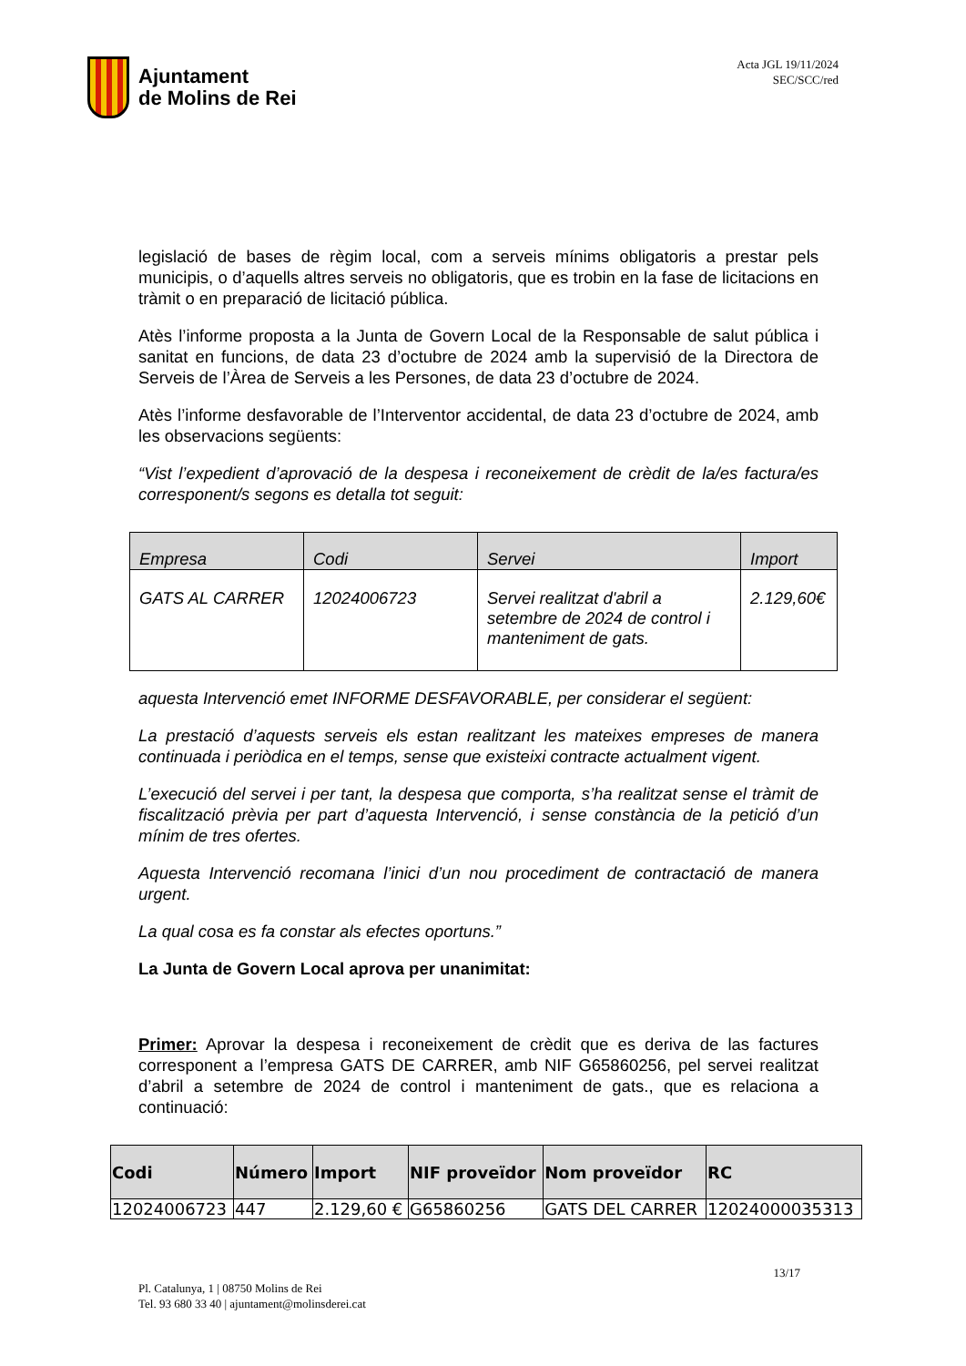Ajuntament
de Molins de Rei
Acta JGL 19/11/2024
SEC/SCC/red
legislació de bases de règim local, com a serveis mínims obligatoris a prestar pels municipis, o d’aquells altres serveis no obligatoris, que es trobin en la fase de licitacions en tràmit o en preparació de licitació pública.
Atès l’informe proposta a la Junta de Govern Local de la Responsable de salut pública i sanitat en funcions, de data 23 d’octubre de 2024 amb la supervisió de la Directora de Serveis de l’Àrea de Serveis a les Persones, de data 23 d’octubre de 2024.
Atès l’informe desfavorable de l’Interventor accidental, de data 23 d’octubre de 2024, amb les observacions següents:
“Vist l’expedient d’aprovació de la despesa i reconeixement de crèdit de la/es factura/es corresponent/s segons es detalla tot seguit:
| Empresa | Codi | Servei | Import |
| --- | --- | --- | --- |
| GATS AL CARRER | 12024006723 | Servei realitzat d'abril a setembre de 2024 de control i manteniment de gats. | 2.129,60€ |
aquesta Intervenció emet INFORME DESFAVORABLE, per considerar el següent:
La prestació d’aquests serveis els estan realitzant les mateixes empreses de manera continuada i periòdica en el temps, sense que existeixi contracte actualment vigent.
L’execució del servei i per tant, la despesa que comporta, s’ha realitzat sense el tràmit de fiscalització prèvia per part d’aquesta Intervenció, i sense constància de la petició d’un mínim de tres ofertes.
Aquesta Intervenció recomana l’inici d’un nou procediment de contractació de manera urgent.
La qual cosa es fa constar als efectes oportuns.”
La Junta de Govern Local aprova per unanimitat:
Primer: Aprovar la despesa i reconeixement de crèdit que es deriva de las factures corresponent a l’empresa GATS DE CARRER, amb NIF G65860256, pel servei realitzat d’abril a setembre de 2024 de control i manteniment de gats., que es relaciona a continuació:
| Codi | Número | Import | NIF proveïdor | Nom proveïdor | RC |
| --- | --- | --- | --- | --- | --- |
| 12024006723 | 447 | 2.129,60 € | G65860256 | GATS DEL CARRER | 12024000035313 |
13/17
Pl. Catalunya, 1 | 08750 Molins de Rei
Tel. 93 680 33 40 | ajuntament@molinsderei.cat